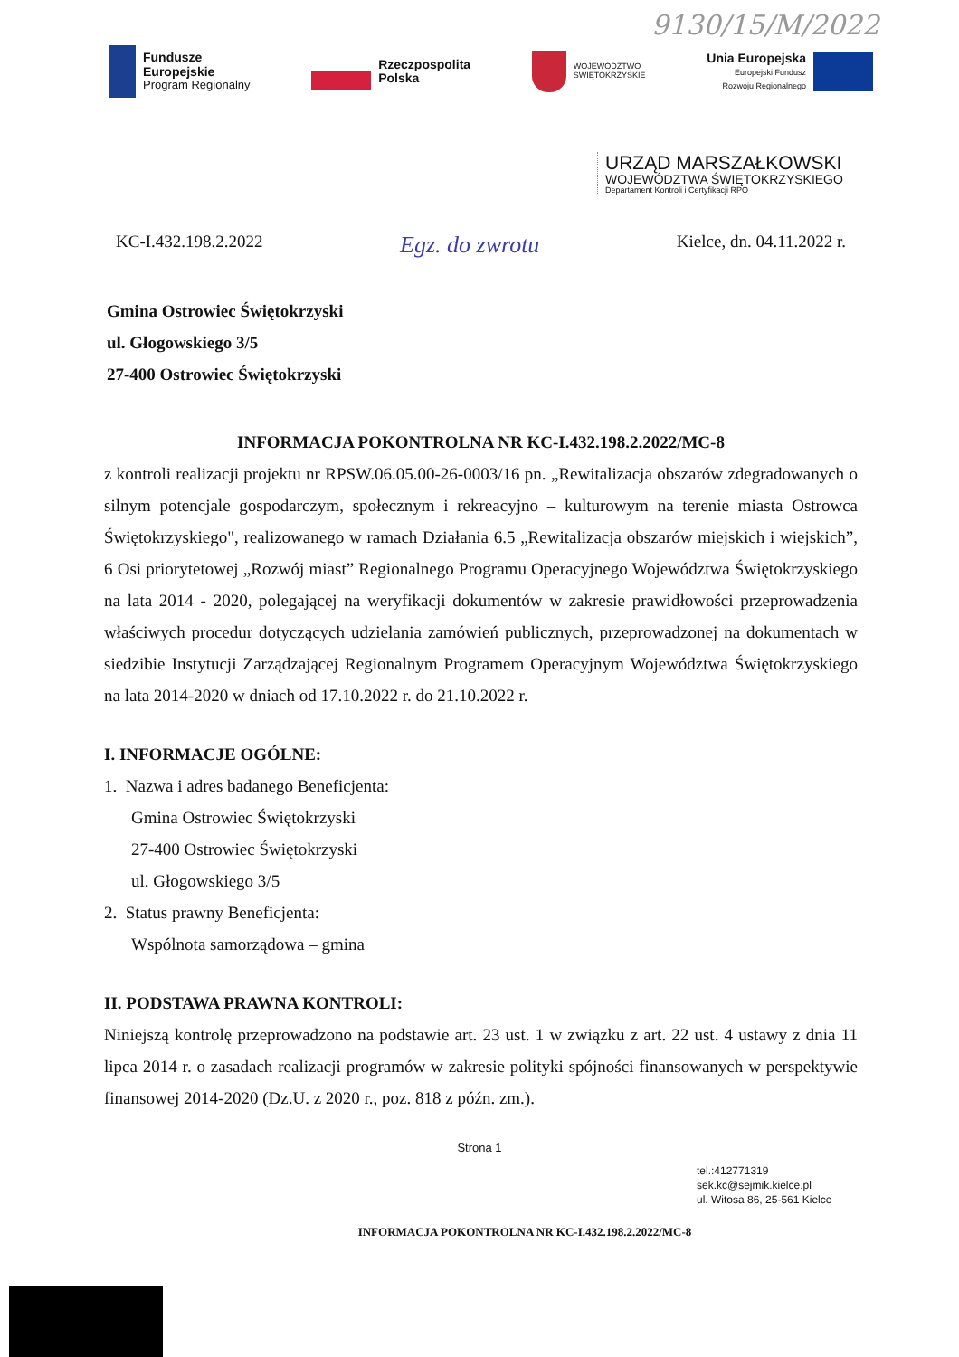9130/15/M/2022
Fundusze
Europejskie
Program Regionalny
Rzeczpospolita
Polska
WOJEWÓDZTWO
ŚWIĘTOKRZYSKIE
Unia Europejska
Europejski Fundusz
Rozwoju Regionalnego
URZĄD MARSZAŁKOWSKI
WOJEWÓDZTWA ŚWIĘTOKRZYSKIEGO
Departament Kontroli i Certyfikacji RPO
KC-I.432.198.2.2022 Egz. do zwrotu Kielce, dn. 04.11.2022 r.
Gmina Ostrowiec Świętokrzyski
ul. Głogowskiego 3/5
27-400 Ostrowiec Świętokrzyski
INFORMACJA POKONTROLNA NR KC-I.432.198.2.2022/MC-8
z kontroli realizacji projektu nr RPSW.06.05.00-26-0003/16 pn. „Rewitalizacja obszarów zdegradowanych o silnym potencjale gospodarczym, społecznym i rekreacyjno – kulturowym na terenie miasta Ostrowca Świętokrzyskiego", realizowanego w ramach Działania 6.5 „Rewitalizacja obszarów miejskich i wiejskich”, 6 Osi priorytetowej „Rozwój miast” Regionalnego Programu Operacyjnego Województwa Świętokrzyskiego na lata 2014 - 2020, polegającej na weryfikacji dokumentów w zakresie prawidłowości przeprowadzenia właściwych procedur dotyczących udzielania zamówień publicznych, przeprowadzonej na dokumentach w siedzibie Instytucji Zarządzającej Regionalnym Programem Operacyjnym Województwa Świętokrzyskiego na lata 2014-2020 w dniach od 17.10.2022 r. do 21.10.2022 r.
I. INFORMACJE OGÓLNE:
1. Nazwa i adres badanego Beneficjenta:
Gmina Ostrowiec Świętokrzyski
27-400 Ostrowiec Świętokrzyski
ul. Głogowskiego 3/5
2. Status prawny Beneficjenta:
Wspólnota samorządowa – gmina
II. PODSTAWA PRAWNA KONTROLI:
Niniejszą kontrolę przeprowadzono na podstawie art. 23 ust. 1 w związku z art. 22 ust. 4 ustawy z dnia 11 lipca 2014 r. o zasadach realizacji programów w zakresie polityki spójności finansowanych w perspektywie finansowej 2014-2020 (Dz.U. z 2020 r., poz. 818 z późn. zm.).
Strona 1
tel.:412771319
sek.kc@sejmik.kielce.pl
ul. Witosa 86, 25-561 Kielce
INFORMACJA POKONTROLNA NR KC-I.432.198.2.2022/MC-8